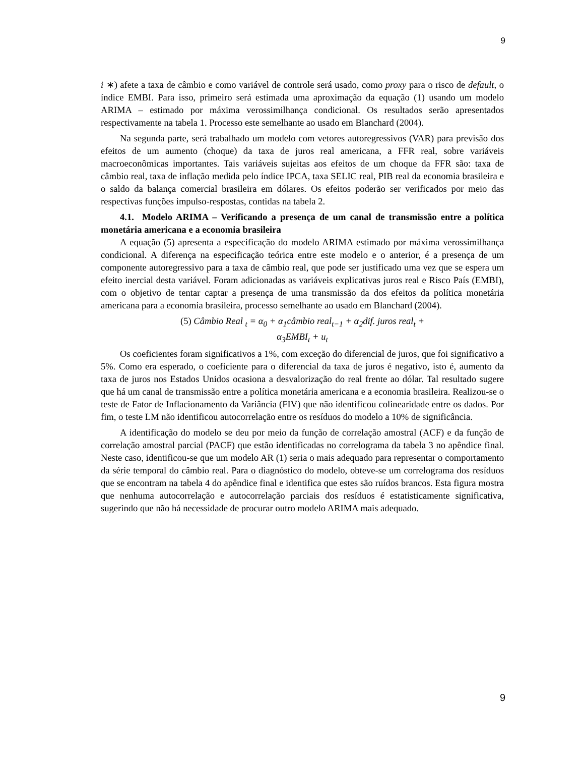9
i ∗) afete a taxa de câmbio e como variável de controle será usado, como proxy para o risco de default, o índice EMBI. Para isso, primeiro será estimada uma aproximação da equação (1) usando um modelo ARIMA – estimado por máxima verossimilhança condicional. Os resultados serão apresentados respectivamente na tabela 1. Processo este semelhante ao usado em Blanchard (2004).
Na segunda parte, será trabalhado um modelo com vetores autoregressivos (VAR) para previsão dos efeitos de um aumento (choque) da taxa de juros real americana, a FFR real, sobre variáveis macroeconômicas importantes. Tais variáveis sujeitas aos efeitos de um choque da FFR são: taxa de câmbio real, taxa de inflação medida pelo índice IPCA, taxa SELIC real, PIB real da economia brasileira e o saldo da balança comercial brasileira em dólares. Os efeitos poderão ser verificados por meio das respectivas funções impulso-respostas, contidas na tabela 2.
4.1. Modelo ARIMA – Verificando a presença de um canal de transmissão entre a política monetária americana e a economia brasileira
A equação (5) apresenta a especificação do modelo ARIMA estimado por máxima verossimilhança condicional. A diferença na especificação teórica entre este modelo e o anterior, é a presença de um componente autoregressivo para a taxa de câmbio real, que pode ser justificado uma vez que se espera um efeito inercial desta variável. Foram adicionadas as variáveis explicativas juros real e Risco País (EMBI), com o objetivo de tentar captar a presença de uma transmissão da dos efeitos da política monetária americana para a economia brasileira, processo semelhante ao usado em Blanchard (2004).
(5) Câmbio Real <sub>t</sub> = α<sub>0</sub> + α<sub>1</sub>câmbio real<sub>t−1</sub> + α<sub>2</sub>dif. juros real<sub>t</sub> +
α<sub>3</sub>EMBI<sub>t</sub> + u<sub>t</sub>
Os coeficientes foram significativos a 1%, com exceção do diferencial de juros, que foi significativo a 5%. Como era esperado, o coeficiente para o diferencial da taxa de juros é negativo, isto é, aumento da taxa de juros nos Estados Unidos ocasiona a desvalorização do real frente ao dólar. Tal resultado sugere que há um canal de transmissão entre a política monetária americana e a economia brasileira. Realizou-se o teste de Fator de Inflacionamento da Variância (FIV) que não identificou colinearidade entre os dados. Por fim, o teste LM não identificou autocorrelação entre os resíduos do modelo a 10% de significância.
A identificação do modelo se deu por meio da função de correlação amostral (ACF) e da função de correlação amostral parcial (PACF) que estão identificadas no correlograma da tabela 3 no apêndice final. Neste caso, identificou-se que um modelo AR (1) seria o mais adequado para representar o comportamento da série temporal do câmbio real. Para o diagnóstico do modelo, obteve-se um correlograma dos resíduos que se encontram na tabela 4 do apêndice final e identifica que estes são ruídos brancos. Esta figura mostra que nenhuma autocorrelação e autocorrelação parciais dos resíduos é estatisticamente significativa, sugerindo que não há necessidade de procurar outro modelo ARIMA mais adequado.
9